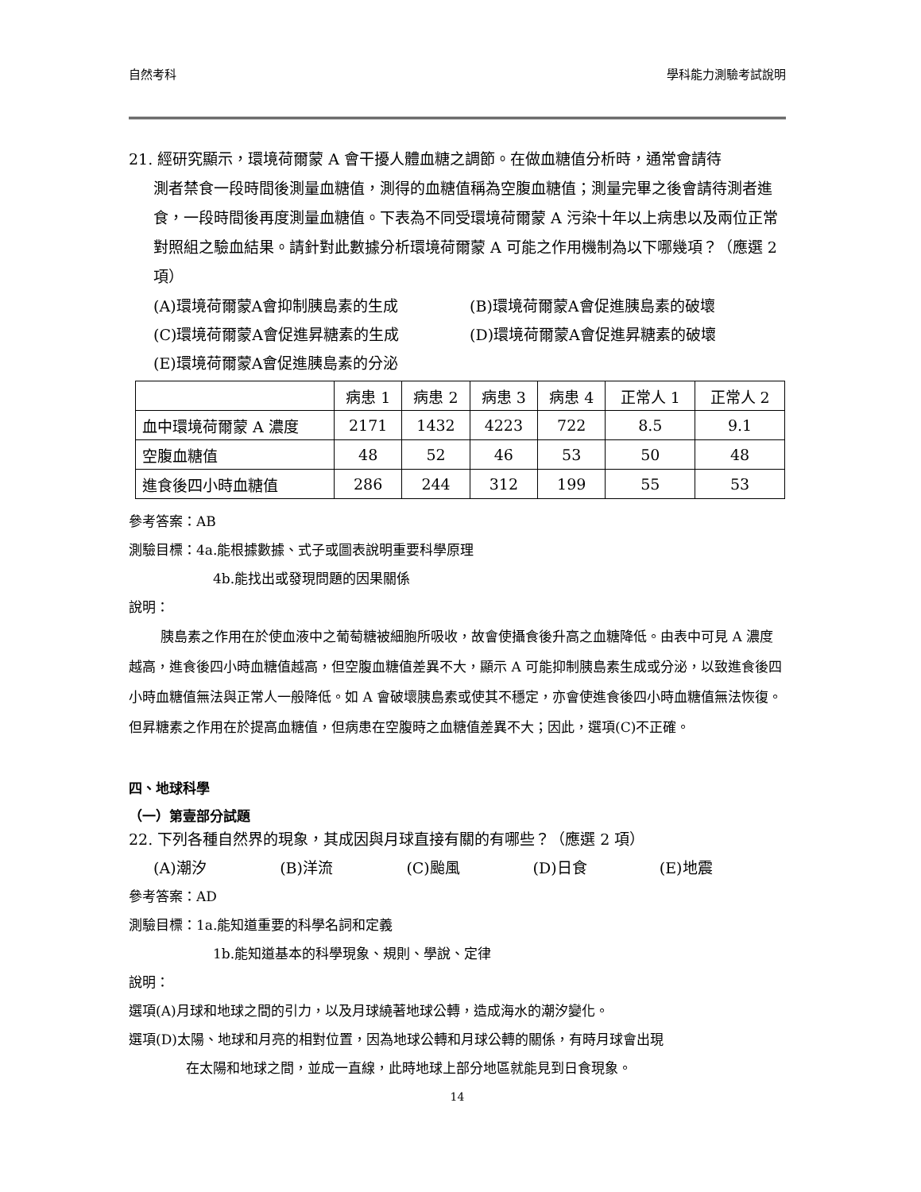自然考科 學科能力測驗考試說明
21. 經研究顯示，環境荷爾蒙 A 會干擾人體血糖之調節。在做血糖值分析時，通常會請待
測者禁食一段時間後測量血糖值，測得的血糖值稱為空腹血糖值；測量完畢之後會請待測者進食，一段時間後再度測量血糖值。下表為不同受環境荷爾蒙 A 污染十年以上病患以及兩位正常對照組之驗血結果。請針對此數據分析環境荷爾蒙 A 可能之作用機制為以下哪幾項？（應選 2 項）
(A)環境荷爾蒙A會抑制胰島素的生成 (B)環境荷爾蒙A會促進胰島素的破壞
(C)環境荷爾蒙A會促進昇糖素的生成 (D)環境荷爾蒙A會促進昇糖素的破壞
(E)環境荷爾蒙A會促進胰島素的分泌
| | 病患 1 | 病患 2 | 病患 3 | 病患 4 | 正常人 1 | 正常人 2 |
| 血中環境荷爾蒙 A 濃度 | 2171 | 1432 | 4223 | 722 | 8.5 | 9.1 |
| 空腹血糖值 | 48 | 52 | 46 | 53 | 50 | 48 |
| 進食後四小時血糖值 | 286 | 244 | 312 | 199 | 55 | 53 |
參考答案：AB
測驗目標：4a.能根據數據、式子或圖表說明重要科學原理
4b.能找出或發現問題的因果關係
說明：
胰島素之作用在於使血液中之葡萄糖被細胞所吸收，故會使攝食後升高之血糖降低。由表中可見 A 濃度越高，進食後四小時血糖值越高，但空腹血糖值差異不大，顯示 A 可能抑制胰島素生成或分泌，以致進食後四小時血糖值無法與正常人一般降低。如 A 會破壞胰島素或使其不穩定，亦會使進食後四小時血糖值無法恢復。但昇糖素之作用在於提高血糖值，但病患在空腹時之血糖值差異不大；因此，選項(C)不正確。
四、地球科學
（一）第壹部分試題
22. 下列各種自然界的現象，其成因與月球直接有關的有哪些？（應選 2 項）
(A)潮汐 (B)洋流 (C)颱風 (D)日食 (E)地震
參考答案：AD
測驗目標：1a.能知道重要的科學名詞和定義
1b.能知道基本的科學現象、規則、學說、定律
說明：
選項(A)月球和地球之間的引力，以及月球繞著地球公轉，造成海水的潮汐變化。
選項(D)太陽、地球和月亮的相對位置，因為地球公轉和月球公轉的關係，有時月球會出現
在太陽和地球之間，並成一直線，此時地球上部分地區就能見到日食現象。
14